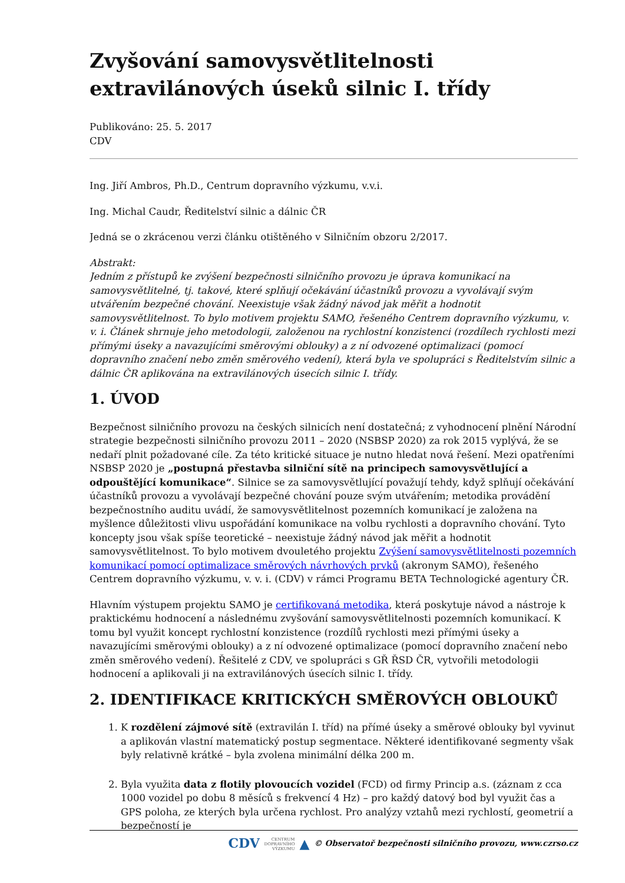Zvyšování samovysvětlitelnosti extravilánových úseků silnic I. třídy
Publikováno: 25. 5. 2017
CDV
Ing. Jiří Ambros, Ph.D., Centrum dopravního výzkumu, v.v.i.
Ing. Michal Caudr, Ředitelství silnic a dálnic ČR
Jedná se o zkrácenou verzi článku otištěného v Silničním obzoru 2/2017.
Abstrakt:
Jedním z přístupů ke zvýšení bezpečnosti silničního provozu je úprava komunikací na samovysvětlitelné, tj. takové, které splňují očekávání účastníků provozu a vyvolávají svým utvářením bezpečné chování. Neexistuje však žádný návod jak měřit a hodnotit samovysvětlitelnost. To bylo motivem projektu SAMO, řešeného Centrem dopravního výzkumu, v. v. i. Článek shrnuje jeho metodologii, založenou na rychlostní konzistenci (rozdílech rychlosti mezi přímými úseky a navazujícími směrovými oblouky) a z ní odvozené optimalizaci (pomocí dopravního značení nebo změn směrového vedení), která byla ve spolupráci s Ředitelstvím silnic a dálnic ČR aplikována na extravilánových úsecích silnic I. třídy.
1. ÚVOD
Bezpečnost silničního provozu na českých silnicích není dostatečná; z vyhodnocení plnění Národní strategie bezpečnosti silničního provozu 2011 – 2020 (NSBSP 2020) za rok 2015 vyplývá, že se nedaří plnit požadované cíle. Za této kritické situace je nutno hledat nová řešení. Mezi opatřeními NSBSP 2020 je „postupná přestavba silniční sítě na principech samovysvětlující a odpouštějící komunikace“. Silnice se za samovysvětlující považují tehdy, když splňují očekávání účastníků provozu a vyvolávají bezpečné chování pouze svým utvářením; metodika provádění bezpečnostního auditu uvádí, že samovysvětlitelnost pozemních komunikací je založena na myšlence důležitosti vlivu uspořádání komunikace na volbu rychlosti a dopravního chování. Tyto koncepty jsou však spíše teoretické – neexistuje žádný návod jak měřit a hodnotit samovysvětlitelnost. To bylo motivem dvouletého projektu Zvýšení samovysvětlitelnosti pozemních komunikací pomocí optimalizace směrových návrhových prvků (akronym SAMO), řešeného Centrem dopravního výzkumu, v. v. i. (CDV) v rámci Programu BETA Technologické agentury ČR.
Hlavním výstupem projektu SAMO je certifikovaná metodika, která poskytuje návod a nástroje k praktickému hodnocení a následnému zvyšování samovysvětlitelnosti pozemních komunikací. K tomu byl využit koncept rychlostní konzistence (rozdílů rychlosti mezi přímými úseky a navazujícími směrovými oblouky) a z ní odvozené optimalizace (pomocí dopravního značení nebo změn směrového vedení). Řešitelé z CDV, ve spolupráci s GŘ ŘSD ČR, vytvořili metodologii hodnocení a aplikovali ji na extravilánových úsecích silnic I. třídy.
2. IDENTIFIKACE KRITICKÝCH SMĚROVÝCH OBLOUKŮ
1. K rozdělení zájmové sítě (extravilán I. tříd) na přímé úseky a směrové oblouky byl vyvinut a aplikován vlastní matematický postup segmentace. Některé identifikované segmenty však byly relativně krátké – byla zvolena minimální délka 200 m.
2. Byla využita data z flotily plovoucích vozidel (FCD) od firmy Princip a.s. (záznam z cca 1000 vozidel po dobu 8 měsíců s frekvencí 4 Hz) – pro každý datový bod byl využit čas a GPS poloha, ze kterých byla určena rychlost. Pro analýzy vztahů mezi rychlostí, geometrií a bezpečností je
CDV CENTRUM
DOPRAVNÍHO
VÝZKUMU ▲ © Observatoř bezpečnosti silničního provozu, www.czrso.cz